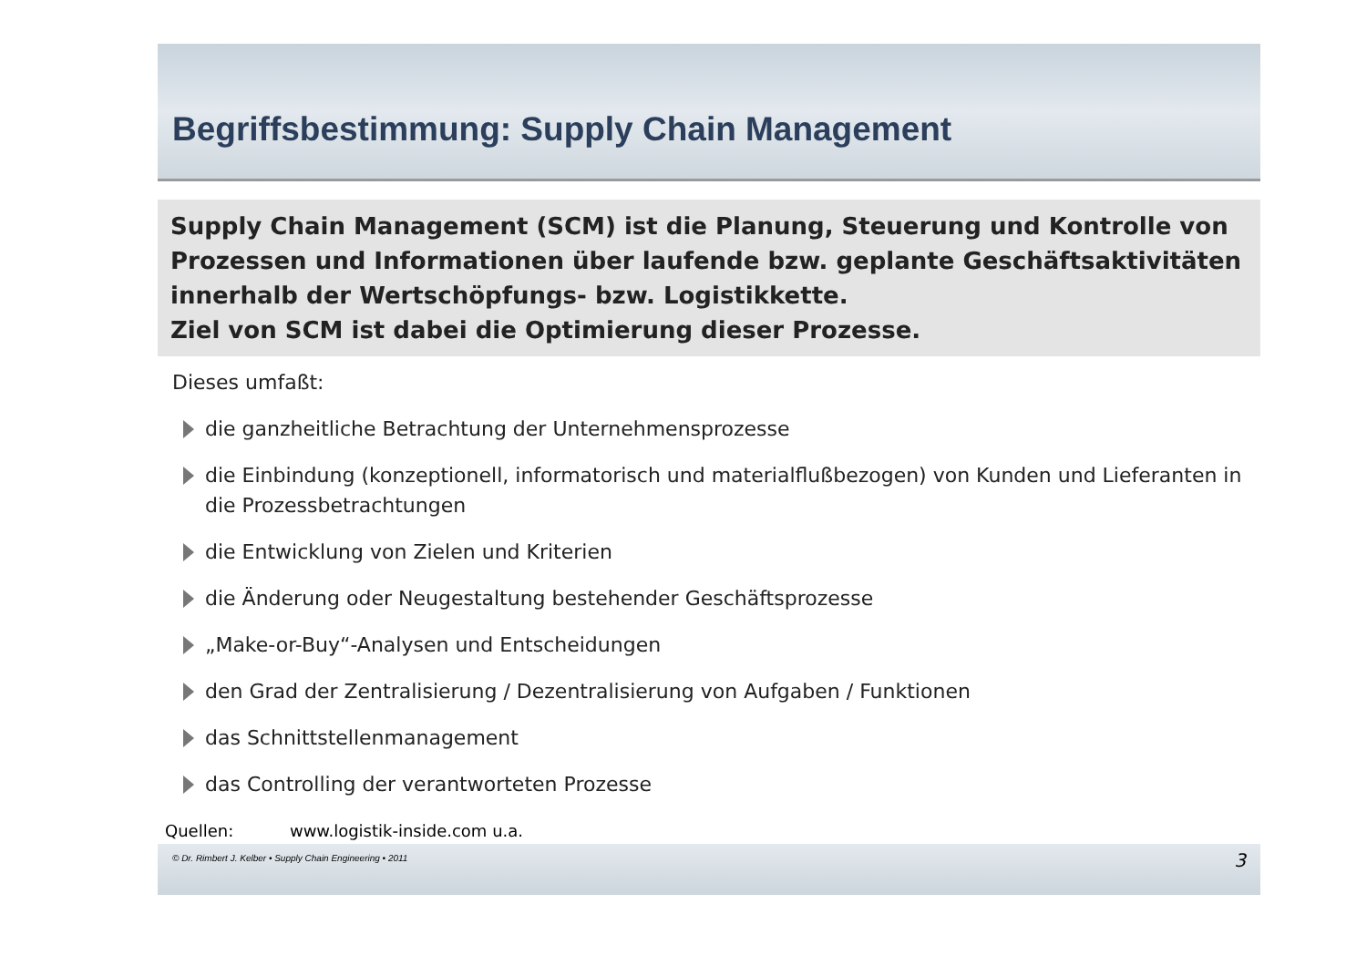Begriffsbestimmung: Supply Chain Management
Supply Chain Management (SCM) ist die Planung, Steuerung und Kontrolle von Prozessen und Informationen über laufende bzw. geplante Geschäftsaktivitäten innerhalb der Wertschöpfungs- bzw. Logistikkette.
Ziel von SCM ist dabei die Optimierung dieser Prozesse.
Dieses umfaßt:
die ganzheitliche Betrachtung der Unternehmensprozesse
die Einbindung (konzeptionell, informatorisch und materialflußbezogen) von Kunden und Lieferanten in die Prozessbetrachtungen
die Entwicklung von Zielen und Kriterien
die Änderung oder Neugestaltung bestehender Geschäftsprozesse
„Make-or-Buy“-Analysen und Entscheidungen
den Grad der Zentralisierung / Dezentralisierung von Aufgaben / Funktionen
das Schnittstellenmanagement
das Controlling der verantworteten Prozesse
Quellen: www.logistik-inside.com u.a.
© Dr. Rimbert J. Kelber • Supply Chain Engineering • 2011 3